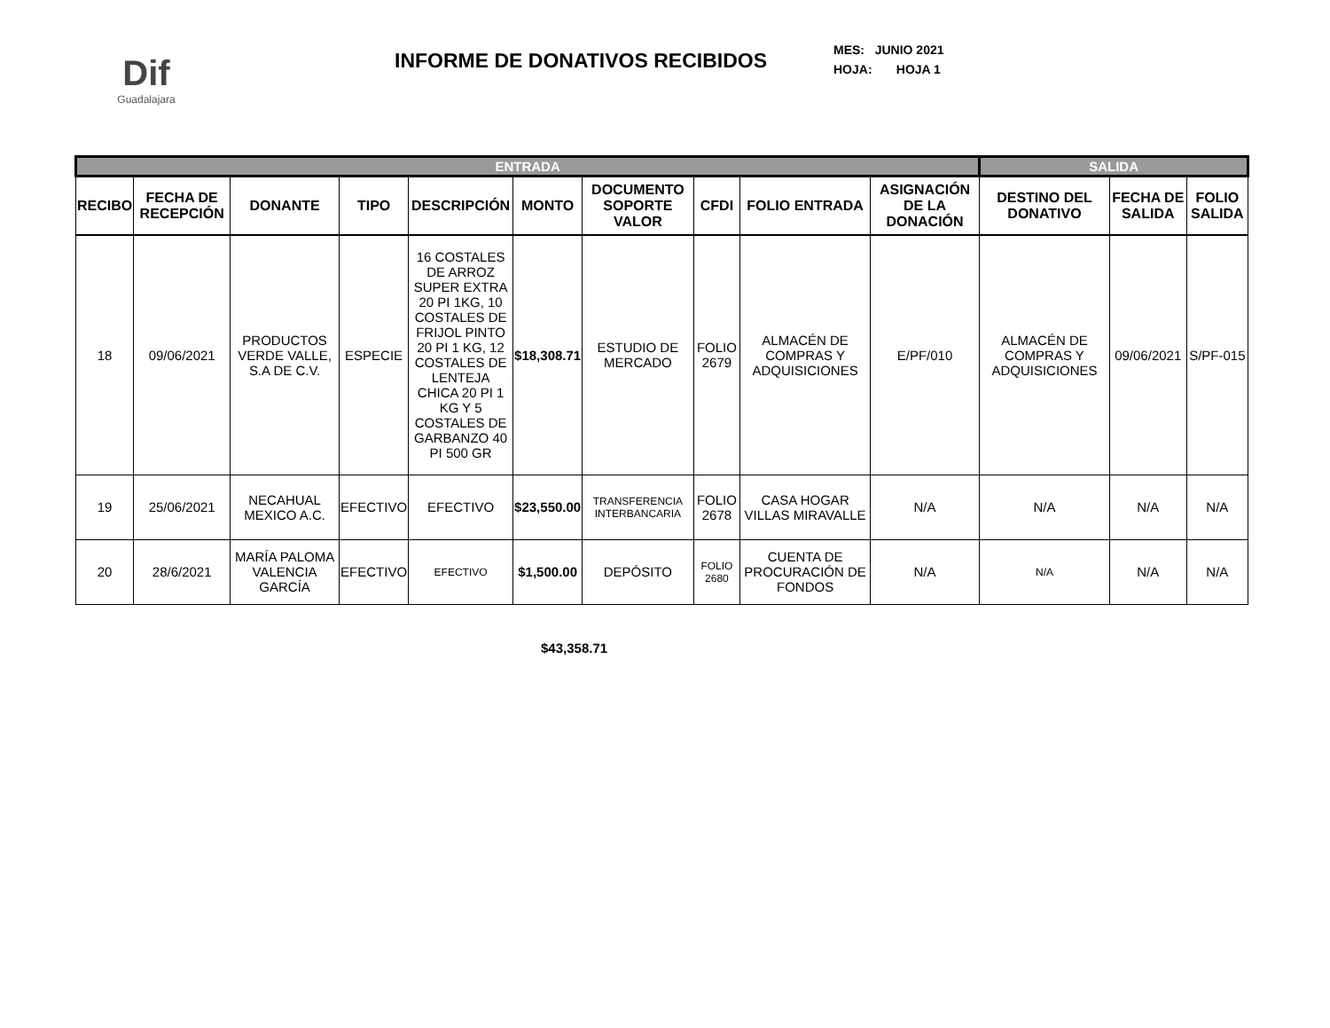Dif
Guadalajara
INFORME DE DONATIVOS RECIBIDOS
MES: JUNIO 2021
HOJA: HOJA 1
| ENTRADA | | | | | | | | | | SALIDA | | |
| --- | --- | --- | --- | --- | --- | --- | --- | --- | --- | --- | --- | --- |
| RECIBO | FECHA DE RECEPCIÓN | DONANTE | TIPO | DESCRIPCIÓN | MONTO | DOCUMENTO SOPORTE VALOR | CFDI | FOLIO ENTRADA | ASIGNACIÓN DE LA DONACIÓN | DESTINO DEL DONATIVO | FECHA DE SALIDA | FOLIO SALIDA |
| 18 | 09/06/2021 | PRODUCTOS VERDE VALLE, S.A DE C.V. | ESPECIE | 16 COSTALES DE ARROZ SUPER EXTRA 20 PI 1KG, 10 COSTALES DE FRIJOL PINTO 20 PI 1 KG, 12 COSTALES DE LENTEJA CHICA 20 PI 1 KG Y 5 COSTALES DE GARBANZO 40 PI 500 GR | $18,308.71 | ESTUDIO DE MERCADO | FOLIO 2679 | ALMACÉN DE COMPRAS Y ADQUISICIONES | E/PF/010 | ALMACÉN DE COMPRAS Y ADQUISICIONES | 09/06/2021 | S/PF-015 |
| 19 | 25/06/2021 | NECAHUAL MEXICO A.C. | EFECTIVO | EFECTIVO | $23,550.00 | TRANSFERENCIA INTERBANCARIA | FOLIO 2678 | CASA HOGAR VILLAS MIRAVALLE | N/A | N/A | N/A | N/A |
| 20 | 28/6/2021 | MARÍA PALOMA VALENCIA GARCÍA | EFECTIVO | EFECTIVO | $1,500.00 | DEPÓSITO | FOLIO 2680 | CUENTA DE PROCURACIÓN DE FONDOS | N/A | N/A | N/A | N/A |
$43,358.71